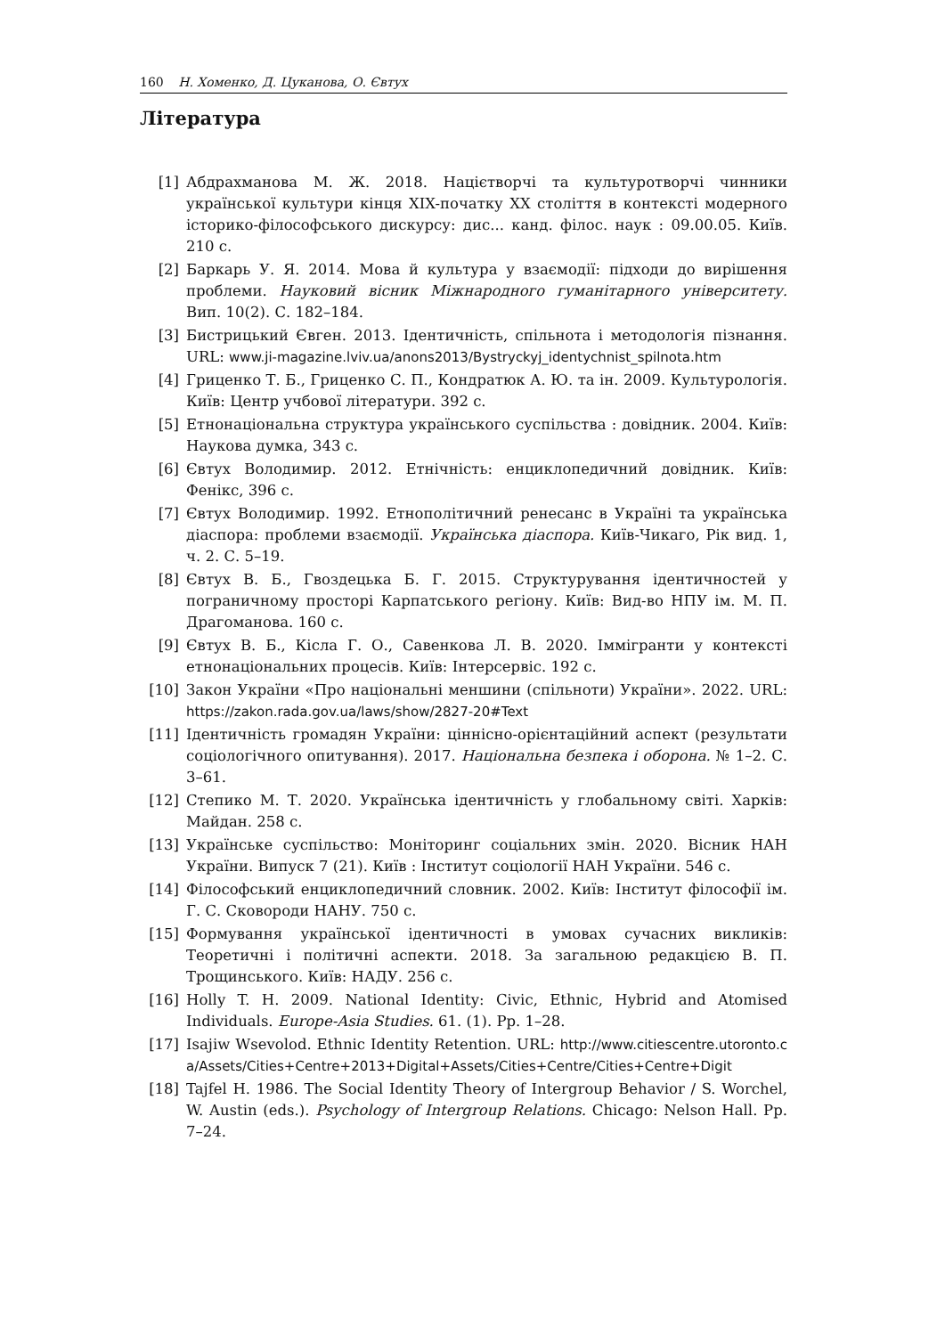160 Н. Хоменко, Д. Цуканова, О. Євтух
Література
[1] Абдрахманова М. Ж. 2018. Націєтворчі та культуротворчі чинники української культури кінця XIX-початку XX століття в контексті модерного історико-філософського дискурсу: дис... канд. філос. наук : 09.00.05. Київ. 210 с.
[2] Баркарь У. Я. 2014. Мова й культура у взаємодії: підходи до вирішення проблеми. Науковий вісник Міжнародного гуманітарного університету. Вип. 10(2). С. 182–184.
[3] Бистрицький Євген. 2013. Ідентичність, спільнота і методологія пізнання. URL: www.ji-magazine.lviv.ua/anons2013/Bystryckyj_identychnist_spilnota.htm
[4] Гриценко Т. Б., Гриценко С. П., Кондратюк А. Ю. та ін. 2009. Культурологія. Київ: Центр учбової літератури. 392 с.
[5] Етнонаціональна структура українського суспільства : довідник. 2004. Київ: Наукова думка, 343 с.
[6] Євтух Володимир. 2012. Етнічність: енциклопедичний довідник. Київ: Фенікс, 396 с.
[7] Євтух Володимир. 1992. Етнополітичний ренесанс в Україні та українська діаспора: проблеми взаємодії. Українська діаспора. Київ-Чикаго, Рік вид. 1, ч. 2. С. 5–19.
[8] Євтух В. Б., Гвоздецька Б. Г. 2015. Структурування ідентичностей у пограничному просторі Карпатського регіону. Київ: Вид-во НПУ ім. М. П. Драгоманова. 160 с.
[9] Євтух В. Б., Кісла Г. О., Савенкова Л. В. 2020. Іммігранти у контексті етнонаціональних процесів. Київ: Інтерсервіс. 192 с.
[10] Закон України «Про національні меншини (спільноти) України». 2022. URL: https://zakon.rada.gov.ua/laws/show/2827-20#Text
[11] Ідентичність громадян України: ціннісно-орієнтаційний аспект (результати соціологічного опитування). 2017. Національна безпека і оборона. № 1–2. С. 3–61.
[12] Степико М. Т. 2020. Українська ідентичність у глобальному світі. Харків: Майдан. 258 с.
[13] Українське суспільство: Моніторинг соціальних змін. 2020. Вісник НАН України. Випуск 7 (21). Київ : Інститут соціології НАН України. 546 с.
[14] Філософський енциклопедичний словник. 2002. Київ: Інститут філософії ім. Г. С. Сковороди НАНУ. 750 с.
[15] Формування української ідентичності в умовах сучасних викликів: Теоретичні і політичні аспекти. 2018. За загальною редакцією В. П. Трощинського. Київ: НАДУ. 256 с.
[16] Holly T. H. 2009. National Identity: Civic, Ethnic, Hybrid and Atomised Individuals. Europe-Asia Studies. 61. (1). Pp. 1–28.
[17] Isajiw Wsevolod. Ethnic Identity Retention. URL: http://www.citiescentre.utoronto.ca/Assets/Cities+Centre+2013+Digital+Assets/Cities+Centre/Cities+Centre+Digit
[18] Tajfel H. 1986. The Social Identity Theory of Intergroup Behavior / S. Worchel, W. Austin (eds.). Psychology of Intergroup Relations. Chicago: Nelson Hall. Pp. 7–24.